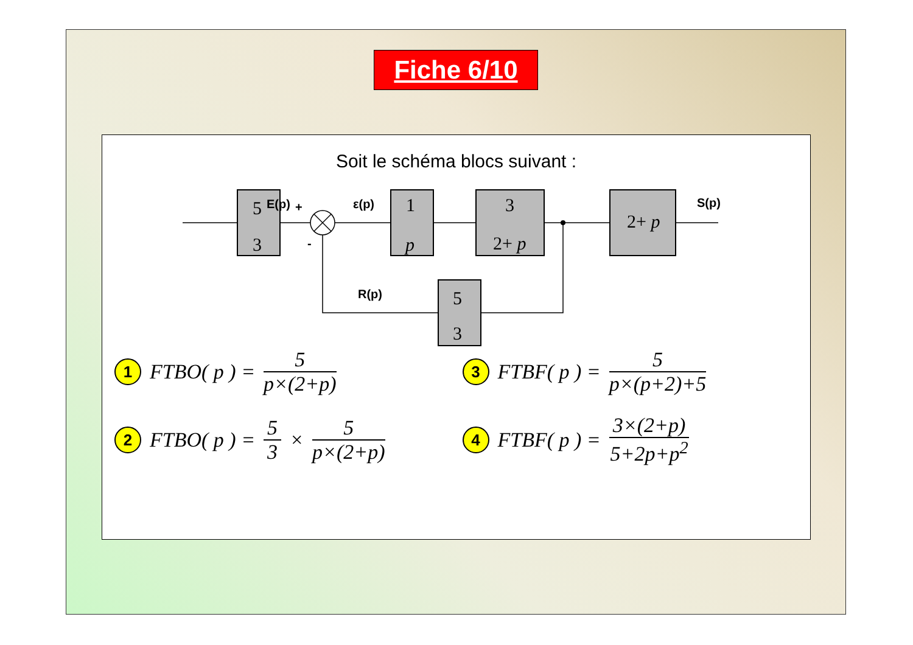Fiche 6/10
Soit le schéma blocs suivant :
E(p)
+
-
ε(p)
S(p)
R(p)
5
3
1
p
3
2+ p
2+ p
5
3
1 FTBO( p ) = 5 p×(2+p)
3 FTBF( p ) = 5 p×(p+2)+5
2 FTBO( p ) = 5 3 × 5 p×(2+p)
4 FTBF( p ) = 3×(2+p) 5+2p+p<sup>2</sup>